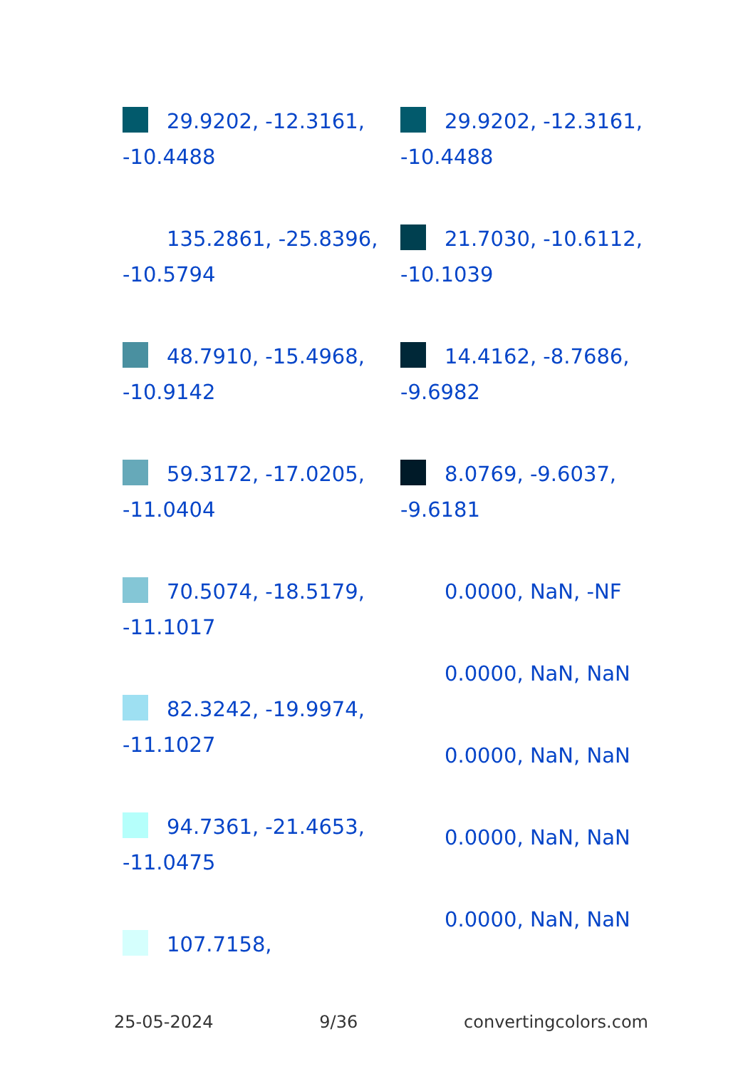29.9202, -12.3161, -10.4488
135.2861, -25.8396, -10.5794
48.7910, -15.4968, -10.9142
59.3172, -17.0205, -11.0404
70.5074, -18.5179, -11.1017
82.3242, -19.9974, -11.1027
94.7361, -21.4653, -11.0475
107.7158,
29.9202, -12.3161, -10.4488
21.7030, -10.6112, -10.1039
14.4162, -8.7686, -9.6982
8.0769, -9.6037, -9.6181
0.0000, NaN, -NF
0.0000, NaN, NaN
0.0000, NaN, NaN
0.0000, NaN, NaN
0.0000, NaN, NaN
25-05-2024 9/36 convertingcolors.com